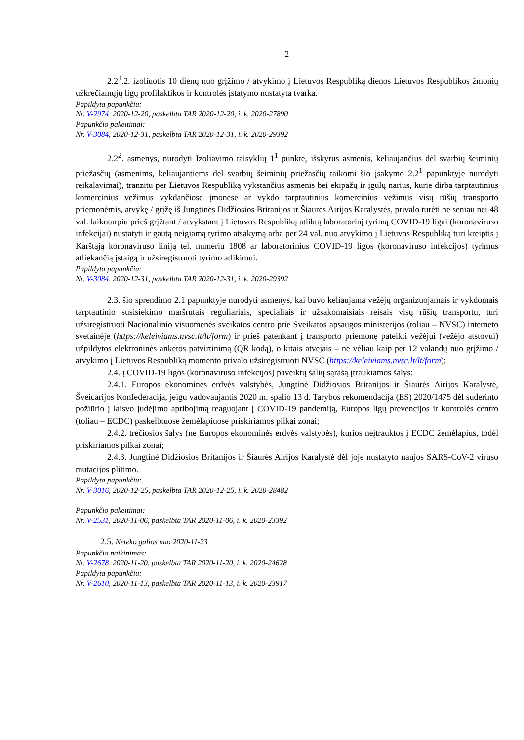2
2.2<sup>1</sup>.2. izoliuotis 10 dienų nuo grįžimo / atvykimo į Lietuvos Respubliką dienos Lietuvos Respublikos žmonių užkrečiamųjų ligų profilaktikos ir kontrolės įstatymo nustatyta tvarka.
Papildyta papunkčiu:
Nr. V-2974, 2020-12-20, paskelbta TAR 2020-12-20, i. k. 2020-27890
Papunkčio pakeitimai:
Nr. V-3084, 2020-12-31, paskelbta TAR 2020-12-31, i. k. 2020-29392
2.2<sup>2</sup>. asmenys, nurodyti Izoliavimo taisyklių 1<sup>1</sup> punkte, išskyrus asmenis, keliaujančius dėl svarbių šeiminių priežasčių (asmenims, keliaujantiems dėl svarbių šeiminių priežasčių taikomi šio įsakymo 2.2<sup>1</sup> papunktyje nurodyti reikalavimai), tranzitu per Lietuvos Respubliką vykstančius asmenis bei ekipažų ir įgulų narius, kurie dirba tarptautinius komercinius vežimus vykdančiose įmonėse ar vykdo tarptautinius komercinius vežimus visų rūšių transporto priemonėmis, atvykę / grįžę iš Jungtinės Didžiosios Britanijos ir Šiaurės Airijos Karalystės, privalo turėti ne seniau nei 48 val. laikotarpiu prieš grįžtant / atvykstant į Lietuvos Respubliką atliktą laboratorinį tyrimą COVID-19 ligai (koronaviruso infekcijai) nustatyti ir gautą neigiamą tyrimo atsakymą arba per 24 val. nuo atvykimo į Lietuvos Respubliką turi kreiptis į Karštąją koronaviruso liniją tel. numeriu 1808 ar laboratorinius COVID-19 ligos (koronaviruso infekcijos) tyrimus atliekančią įstaigą ir užsiregistruoti tyrimo atlikimui.
Papildyta papunkčiu:
Nr. V-3084, 2020-12-31, paskelbta TAR 2020-12-31, i. k. 2020-29392
2.3. šio sprendimo 2.1 papunktyje nurodyti asmenys, kai buvo keliaujama vežėjų organizuojamais ir vykdomais tarptautinio susisiekimo maršrutais reguliariais, specialiais ir užsakomaisiais reisais visų rūšių transportu, turi užsiregistruoti Nacionalinio visuomenės sveikatos centro prie Sveikatos apsaugos ministerijos (toliau – NVSC) interneto svetainėje (https://keleiviams.nvsc.lt/lt/form) ir prieš patenkant į transporto priemonę pateikti vežėjui (vežėjo atstovui) užpildytos elektroninės anketos patvirtinimą (QR kodą), o kitais atvejais – ne vėliau kaip per 12 valandų nuo grįžimo / atvykimo į Lietuvos Respubliką momento privalo užsiregistruoti NVSC (https://keleiviams.nvsc.lt/lt/form);
2.4. į COVID-19 ligos (koronaviruso infekcijos) paveiktų šalių sąrašą įtraukiamos šalys:
2.4.1. Europos ekonominės erdvės valstybės, Jungtinė Didžiosios Britanijos ir Šiaurės Airijos Karalystė, Šveicarijos Konfederacija, jeigu vadovaujantis 2020 m. spalio 13 d. Tarybos rekomendacija (ES) 2020/1475 dėl suderinto požiūrio į laisvo judėjimo apribojimą reaguojant į COVID-19 pandemiją, Europos ligų prevencijos ir kontrolės centro (toliau – ECDC) paskelbtuose žemėlapiuose priskiriamos pilkai zonai;
2.4.2. trečiosios šalys (ne Europos ekonominės erdvės valstybės), kurios neįtrauktos į ECDC žemėlapius, todėl priskiriamos pilkai zonai;
2.4.3. Jungtinė Didžiosios Britanijos ir Šiaurės Airijos Karalystė dėl joje nustatyto naujos SARS-CoV-2 viruso mutacijos plitimo.
Papildyta papunkčiu:
Nr. V-3016, 2020-12-25, paskelbta TAR 2020-12-25, i. k. 2020-28482
Papunkčio pakeitimai:
Nr. V-2531, 2020-11-06, paskelbta TAR 2020-11-06, i. k. 2020-23392
2.5. Neteko galios nuo 2020-11-23
Papunkčio naikinimas:
Nr. V-2678, 2020-11-20, paskelbta TAR 2020-11-20, i. k. 2020-24628
Papildyta papunkčiu:
Nr. V-2610, 2020-11-13, paskelbta TAR 2020-11-13, i. k. 2020-23917